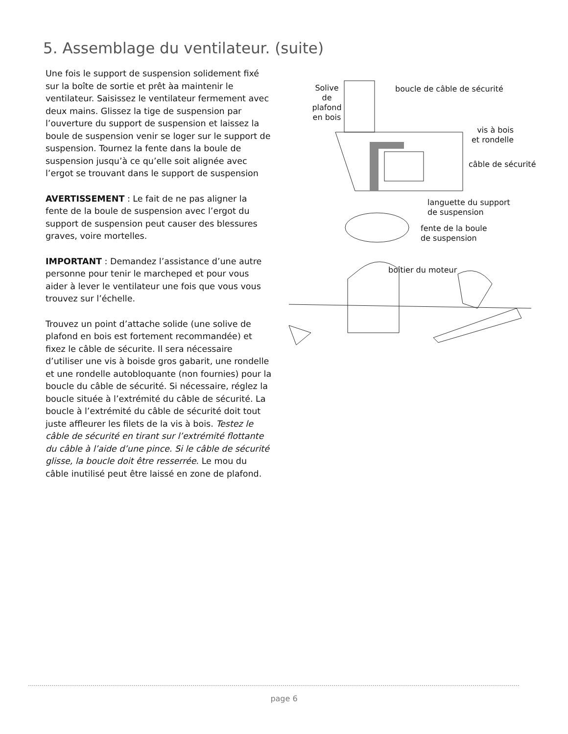5. Assemblage du ventilateur. (suite)
Une fois le support de suspension solidement fixé sur la boîte de sortie et prêt àa maintenir le ventilateur. Saisissez le ventilateur fermement avec deux mains. Glissez la tige de suspension par l’ouverture du support de suspension et laissez la boule de suspension venir se loger sur le support de suspension. Tournez la fente dans la boule de suspension jusqu’à ce qu’elle soit alignée avec l’ergot se trouvant dans le support de suspension
AVERTISSEMENT : Le fait de ne pas aligner la fente de la boule de suspension avec l’ergot du support de suspension peut causer des blessures graves, voire mortelles.
IMPORTANT : Demandez l’assistance d’une autre personne pour tenir le marcheped et pour vous aider à lever le ventilateur une fois que vous vous trouvez sur l’échelle.
Trouvez un point d’attache solide (une solive de plafond en bois est fortement recommandée) et fixez le câble de sécurite. Il sera nécessaire d’utiliser une vis à boisde gros gabarit, une rondelle et une rondelle autobloquante (non fournies) pour la boucle du câble de sécurité. Si nécessaire, réglez la boucle située à l’extrémité du câble de sécurité. La boucle à l’extrémité du câble de sécurité doit tout juste affleurer les filets de la vis à bois. Testez le câble de sécurité en tirant sur l’extrémité flottante du câble à l’aide d’une pince. Si le câble de sécurité glisse, la boucle doit être resserrée. Le mou du câble inutilisé peut être laissé en zone de plafond.
Solive
de
plafond
en bois
boucle de câble de sécurité
vis à bois
et rondelle
câble de sécurité
languette du support
de suspension
fente de la boule
de suspension
boîtier du moteur
page 6